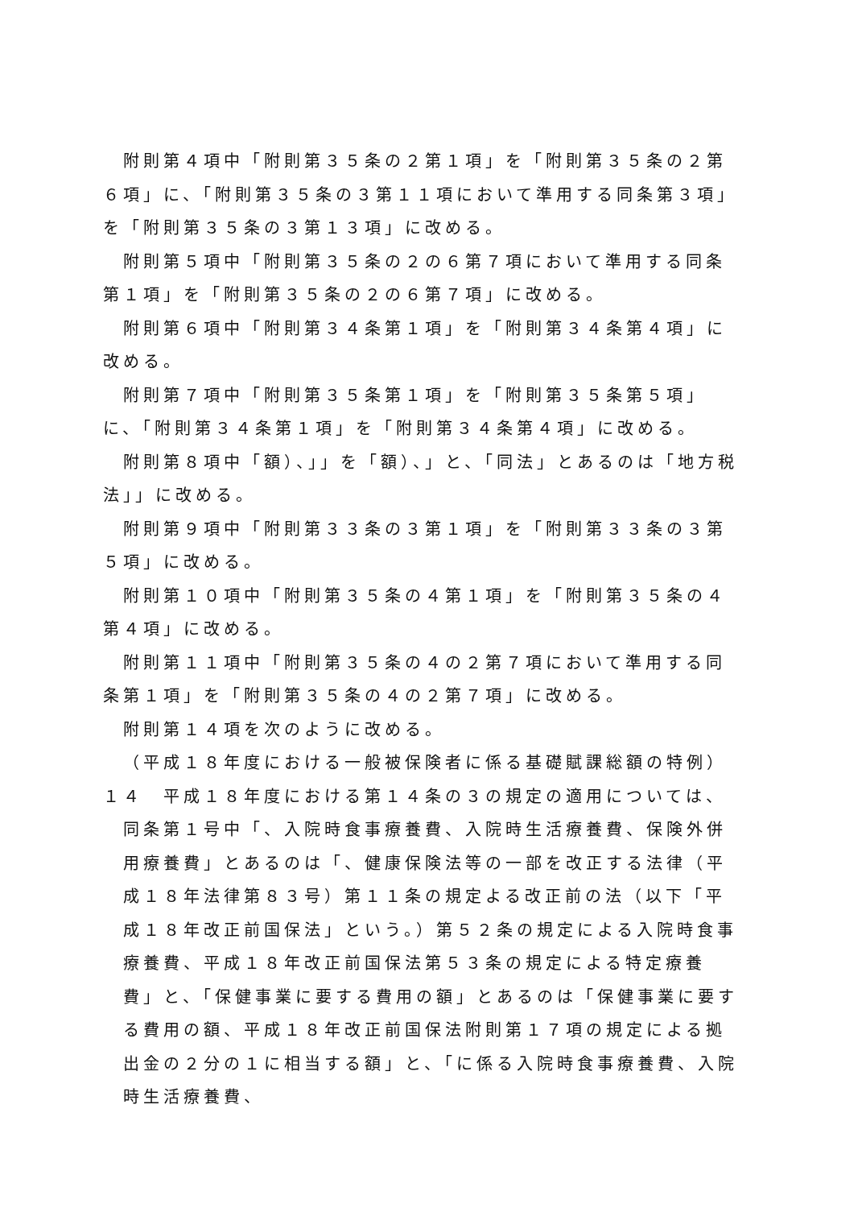附則第４項中「附則第３５条の２第１項」を「附則第３５条の２第６項」に、「附則第３５条の３第１１項において準用する同条第３項」を「附則第３５条の３第１３項」に改める。
附則第５項中「附則第３５条の２の６第７項において準用する同条第１項」を「附則第３５条の２の６第７項」に改める。
附則第６項中「附則第３４条第１項」を「附則第３４条第４項」に改める。
附則第７項中「附則第３５条第１項」を「附則第３５条第５項」に、「附則第３４条第１項」を「附則第３４条第４項」に改める。
附則第８項中「額）、」」を「額）、」と、「同法」とあるのは「地方税法」」に改める。
附則第９項中「附則第３３条の３第１項」を「附則第３３条の３第５項」に改める。
附則第１０項中「附則第３５条の４第１項」を「附則第３５条の４第４項」に改める。
附則第１１項中「附則第３５条の４の２第７項において準用する同条第１項」を「附則第３５条の４の２第７項」に改める。
附則第１４項を次のように改める。
（平成１８年度における一般被保険者に係る基礎賦課総額の特例）
１４　平成１８年度における第１４条の３の規定の適用については、同条第１号中「、入院時食事療養費、入院時生活療養費、保険外併用療養費」とあるのは「、健康保険法等の一部を改正する法律（平成１８年法律第８３号）第１１条の規定よる改正前の法（以下「平成１８年改正前国保法」という。）第５２条の規定による入院時食事療養費、平成１８年改正前国保法第５３条の規定による特定療養費」と、「保健事業に要する費用の額」とあるのは「保健事業に要する費用の額、平成１８年改正前国保法附則第１７項の規定による拠出金の２分の１に相当する額」と、「に係る入院時食事療養費、入院時生活療養費、